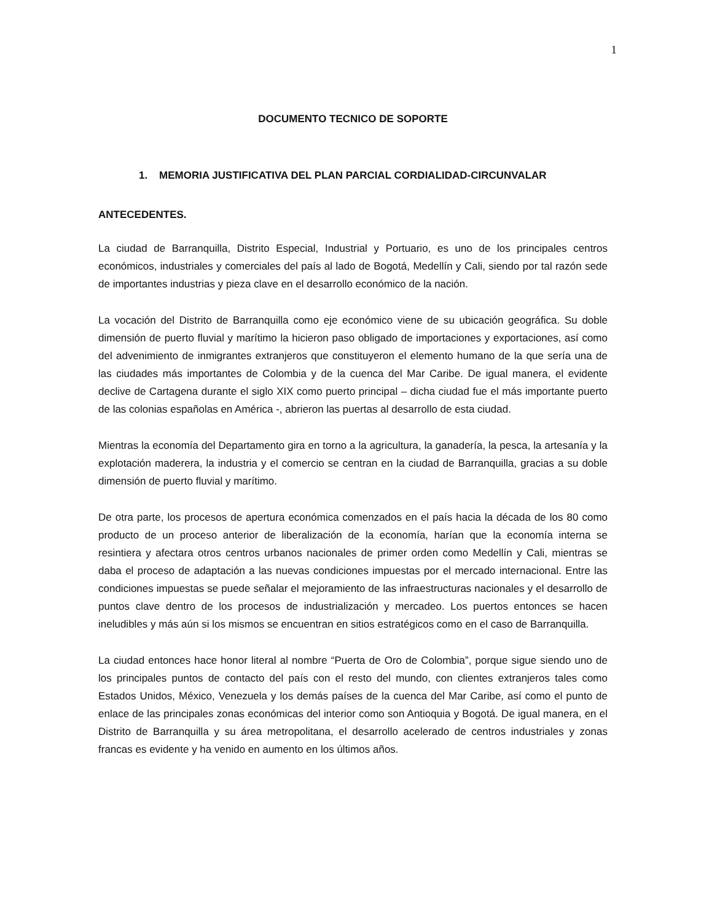1
DOCUMENTO TECNICO DE SOPORTE
1. MEMORIA JUSTIFICATIVA DEL PLAN PARCIAL CORDIALIDAD-CIRCUNVALAR
ANTECEDENTES.
La ciudad de Barranquilla, Distrito Especial, Industrial y Portuario, es uno de los principales centros económicos, industriales y comerciales del país al lado de Bogotá, Medellín y Cali, siendo por tal razón sede de importantes industrias y pieza clave en el desarrollo económico de la nación.
La vocación del Distrito de Barranquilla como eje económico viene de su ubicación geográfica. Su doble dimensión de puerto fluvial y marítimo la hicieron paso obligado de importaciones y exportaciones, así como del advenimiento de inmigrantes extranjeros que constituyeron el elemento humano de la que sería una de las ciudades más importantes de Colombia y de la cuenca del Mar Caribe. De igual manera, el evidente declive de Cartagena durante el siglo XIX como puerto principal – dicha ciudad fue el más importante puerto de las colonias españolas en América -, abrieron las puertas al desarrollo de esta ciudad.
Mientras la economía del Departamento gira en torno a la agricultura, la ganadería, la pesca, la artesanía y la explotación maderera, la industria y el comercio se centran en la ciudad de Barranquilla, gracias a su doble dimensión de puerto fluvial y marítimo.
De otra parte, los procesos de apertura económica comenzados en el país hacia la década de los 80 como producto de un proceso anterior de liberalización de la economía, harían que la economía interna se resintiera y afectara otros centros urbanos nacionales de primer orden como Medellín y Cali, mientras se daba el proceso de adaptación a las nuevas condiciones impuestas por el mercado internacional. Entre las condiciones impuestas se puede señalar el mejoramiento de las infraestructuras nacionales y el desarrollo de puntos clave dentro de los procesos de industrialización y mercadeo. Los puertos entonces se hacen ineludibles y más aún si los mismos se encuentran en sitios estratégicos como en el caso de Barranquilla.
La ciudad entonces hace honor literal al nombre “Puerta de Oro de Colombia”, porque sigue siendo uno de los principales puntos de contacto del país con el resto del mundo, con clientes extranjeros tales como Estados Unidos, México, Venezuela y los demás países de la cuenca del Mar Caribe, así como el punto de enlace de las principales zonas económicas del interior como son Antioquia y Bogotá. De igual manera, en el Distrito de Barranquilla y su área metropolitana, el desarrollo acelerado de centros industriales y zonas francas es evidente y ha venido en aumento en los últimos años.